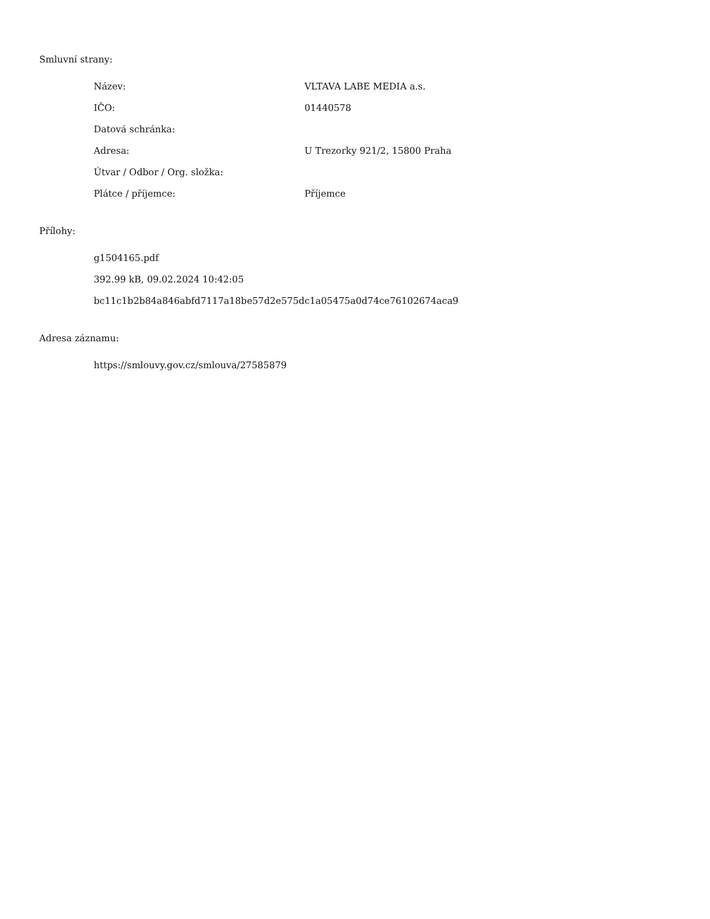Smluvní strany:
| Název: | VLTAVA LABE MEDIA a.s. |
| IČO: | 01440578 |
| Datová schránka: | |
| Adresa: | U Trezorky 921/2, 15800 Praha |
| Útvar / Odbor / Org. složka: | |
| Plátce / příjemce: | Příjemce |
Přílohy:
g1504165.pdf
392.99 kB, 09.02.2024 10:42:05
bc11c1b2b84a846abfd7117a18be57d2e575dc1a05475a0d74ce76102674aca9
Adresa záznamu:
https://smlouvy.gov.cz/smlouva/27585879